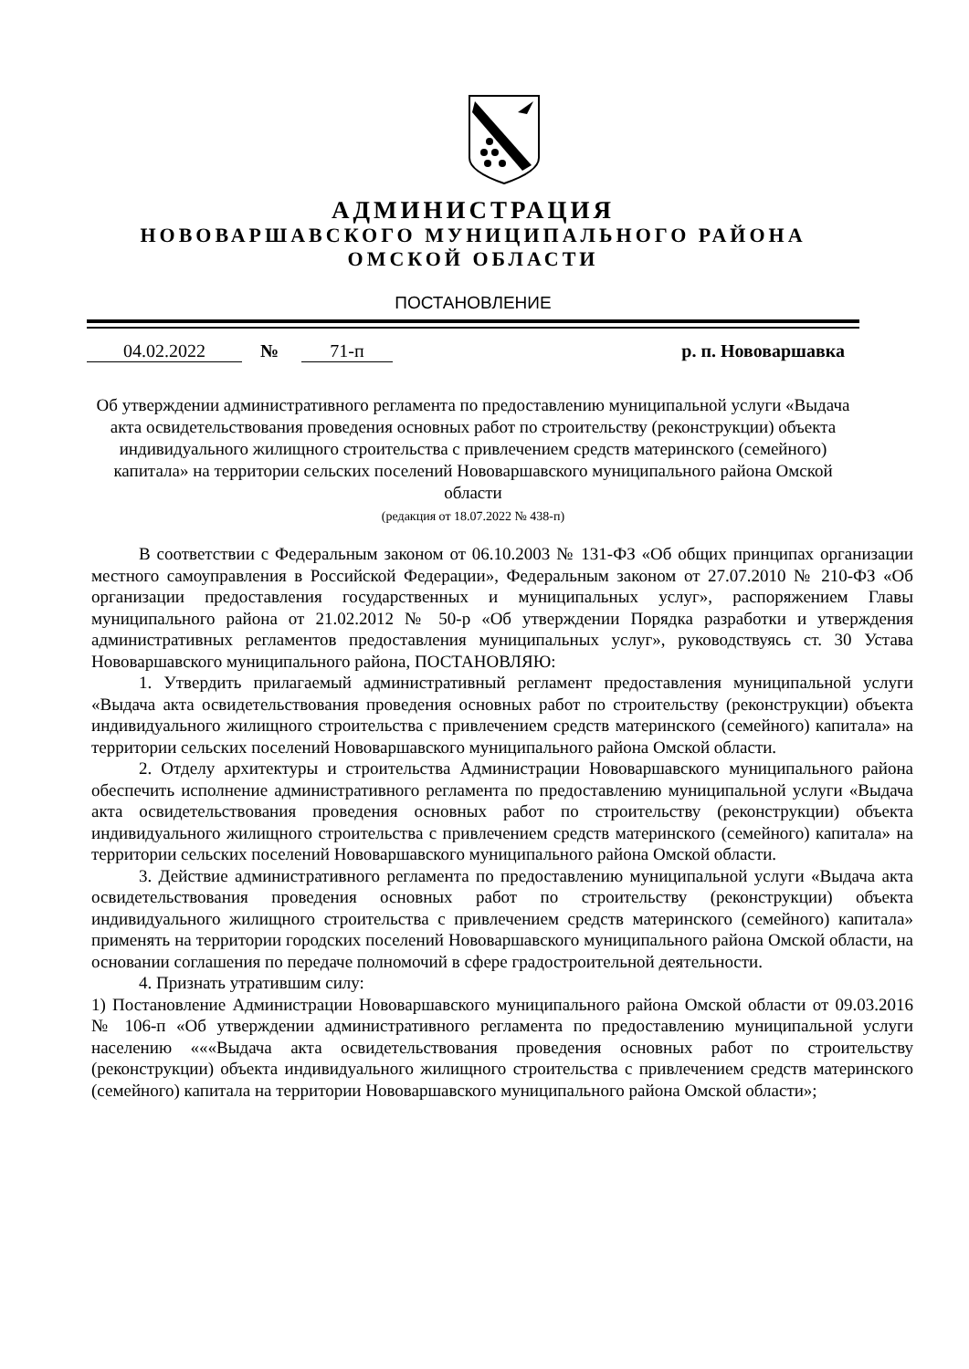АДМИНИСТРАЦИЯ
НОВОВАРШАВСКОГО МУНИЦИПАЛЬНОГО РАЙОНА
ОМСКОЙ ОБЛАСТИ
ПОСТАНОВЛЕНИЕ
04.02.2022 № 71-п р. п. Нововаршавка
Об утверждении административного регламента по предоставлению муниципальной услуги «Выдача акта освидетельствования проведения основных работ по строительству (реконструкции) объекта индивидуального жилищного строительства с привлечением средств материнского (семейного) капитала» на территории сельских поселений Нововаршавского муниципального района Омской области
(редакция от 18.07.2022 № 438-п)
В соответствии с Федеральным законом от 06.10.2003 № 131-ФЗ «Об общих принципах организации местного самоуправления в Российской Федерации», Федеральным законом от 27.07.2010 № 210-ФЗ «Об организации предоставления государственных и муниципальных услуг», распоряжением Главы муниципального района от 21.02.2012 № 50-р «Об утверждении Порядка разработки и утверждения административных регламентов предоставления муниципальных услуг», руководствуясь ст. 30 Устава Нововаршавского муниципального района, ПОСТАНОВЛЯЮ:
1. Утвердить прилагаемый административный регламент предоставления муниципальной услуги «Выдача акта освидетельствования проведения основных работ по строительству (реконструкции) объекта индивидуального жилищного строительства с привлечением средств материнского (семейного) капитала» на территории сельских поселений Нововаршавского муниципального района Омской области.
2. Отделу архитектуры и строительства Администрации Нововаршавского муниципального района обеспечить исполнение административного регламента по предоставлению муниципальной услуги «Выдача акта освидетельствования проведения основных работ по строительству (реконструкции) объекта индивидуального жилищного строительства с привлечением средств материнского (семейного) капитала» на территории сельских поселений Нововаршавского муниципального района Омской области.
3. Действие административного регламента по предоставлению муниципальной услуги «Выдача акта освидетельствования проведения основных работ по строительству (реконструкции) объекта индивидуального жилищного строительства с привлечением средств материнского (семейного) капитала» применять на территории городских поселений Нововаршавского муниципального района Омской области, на основании соглашения по передаче полномочий в сфере градостроительной деятельности.
4. Признать утратившим силу:
1) Постановление Администрации Нововаршавского муниципального района Омской области от 09.03.2016 № 106-п «Об утверждении административного регламента по предоставлению муниципальной услуги населению «««Выдача акта освидетельствования проведения основных работ по строительству (реконструкции) объекта индивидуального жилищного строительства с привлечением средств материнского (семейного) капитала на территории Нововаршавского муниципального района Омской области»;